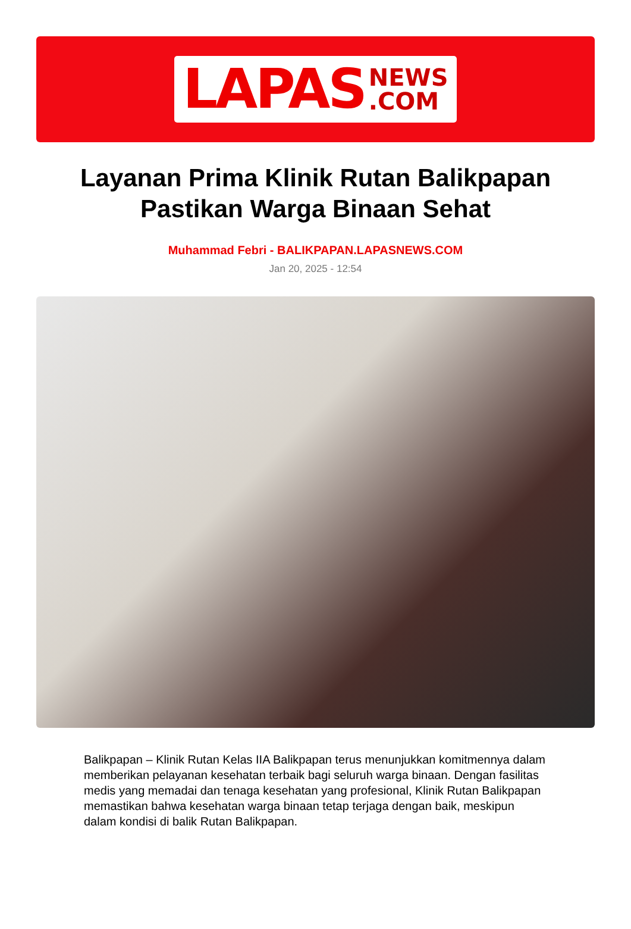LAPAS NEWS
.COM
Layanan Prima Klinik Rutan Balikpapan Pastikan Warga Binaan Sehat
Muhammad Febri - BALIKPAPAN.LAPASNEWS.COM
Jan 20, 2025 - 12:54
Balikpapan – Klinik Rutan Kelas IIA Balikpapan terus menunjukkan komitmennya dalam memberikan pelayanan kesehatan terbaik bagi seluruh warga binaan. Dengan fasilitas medis yang memadai dan tenaga kesehatan yang profesional, Klinik Rutan Balikpapan memastikan bahwa kesehatan warga binaan tetap terjaga dengan baik, meskipun dalam kondisi di balik Rutan Balikpapan.